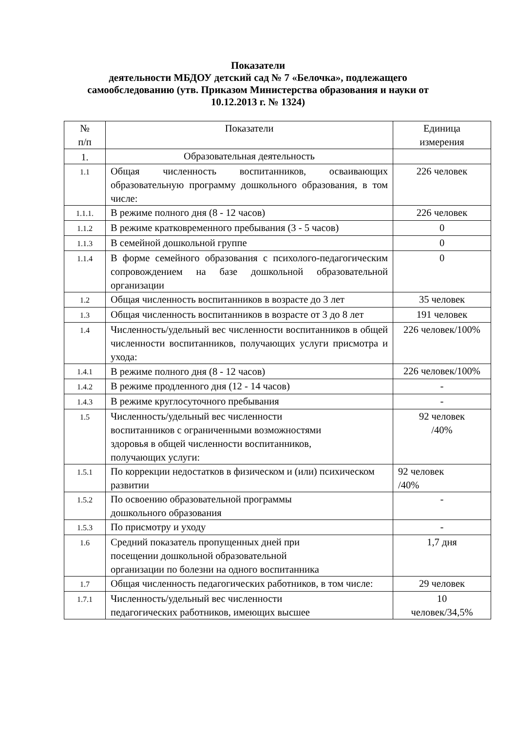Показатели
деятельности МБДОУ детский сад № 7 «Белочка», подлежащего
самообследованию (утв. Приказом Министерства образования и науки от
10.12.2013 г. № 1324)
| № п/п | Показатели | Единица измерения |
| --- | --- | --- |
| 1. | Образовательная деятельность | |
| 1.1 | Общая численность воспитанников, осваивающих образовательную программу дошкольного образования, в том числе: | 226 человек |
| 1.1.1. | В режиме полного дня (8 - 12 часов) | 226 человек |
| 1.1.2 | В режиме кратковременного пребывания (3 - 5 часов) | 0 |
| 1.1.3 | В семейной дошкольной группе | 0 |
| 1.1.4 | В форме семейного образования с психолого-педагогическим сопровождением на базе дошкольной образовательной организации | 0 |
| 1.2 | Общая численность воспитанников в возрасте до 3 лет | 35 человек |
| 1.3 | Общая численность воспитанников в возрасте от 3 до 8 лет | 191 человек |
| 1.4 | Численность/удельный вес численности воспитанников в общей численности воспитанников, получающих услуги присмотра и ухода: | 226 человек/100% |
| 1.4.1 | В режиме полного дня (8 - 12 часов) | 226 человек/100% |
| 1.4.2 | В режиме продленного дня (12 - 14 часов) | - |
| 1.4.3 | В режиме круглосуточного пребывания | - |
| 1.5 | Численность/удельный вес численности воспитанников с ограниченными возможностями здоровья в общей численности воспитанников, получающих услуги: | 92 человек /40% |
| 1.5.1 | По коррекции недостатков в физическом и (или) психическом развитии | 92 человек /40% |
| 1.5.2 | По освоению образовательной программы дошкольного образования | - |
| 1.5.3 | По присмотру и уходу | - |
| 1.6 | Средний показатель пропущенных дней при посещении дошкольной образовательной организации по болезни на одного воспитанника | 1,7 дня |
| 1.7 | Общая численность педагогических работников, в том числе: | 29 человек |
| 1.7.1 | Численность/удельный вес численности педагогических работников, имеющих высшее | 10 человек/34,5% |